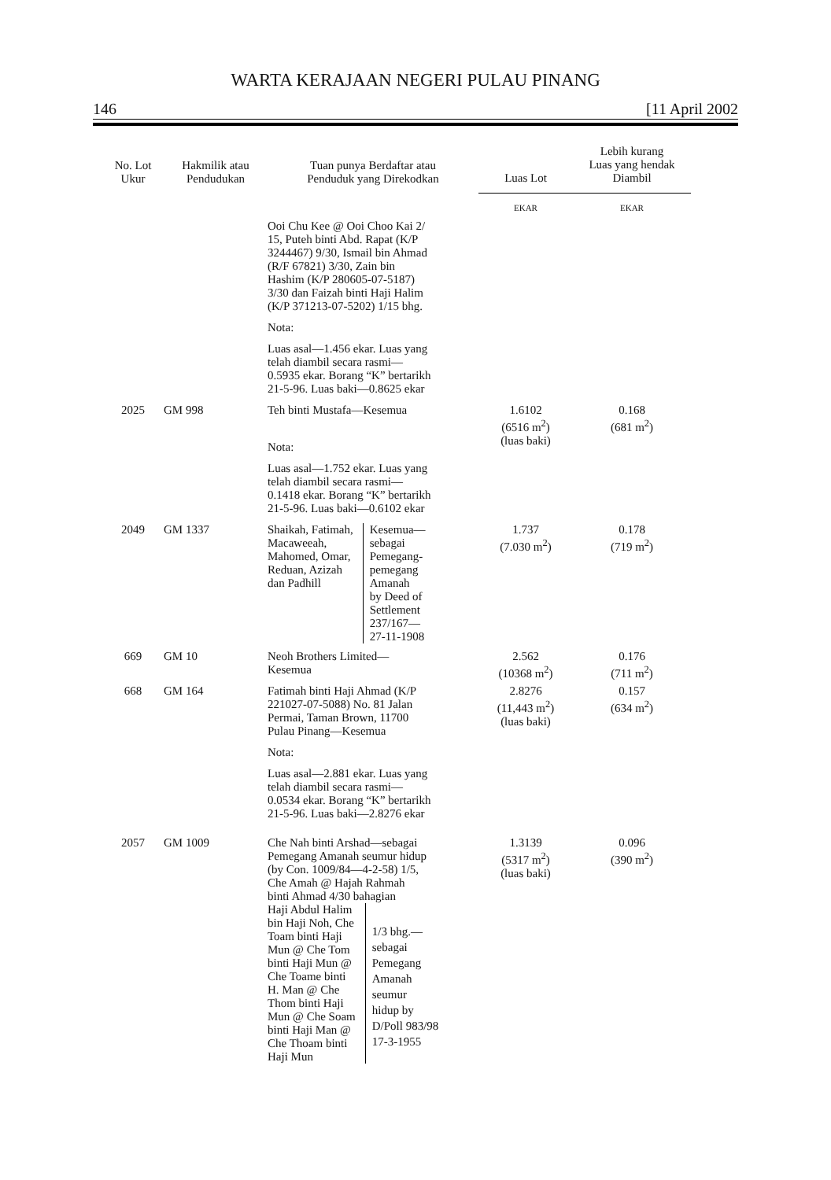WARTA KERAJAAN NEGERI PULAU PINANG
146 [11 April 2002
| No. Lot Ukur | Hakmilik atau Pendudukan | Tuan punya Berdaftar atau Penduduk yang Direkodkan | Luas Lot | Lebih kurang Luas yang hendak Diambil |
| --- | --- | --- | --- | --- |
| | | | EKAR | EKAR |
| | | Ooi Chu Kee @ Ooi Choo Kai 2/ 15, Puteh binti Abd. Rapat (K/P 3244467) 9/30, Ismail bin Ahmad (R/F 67821) 3/30, Zain bin Hashim (K/P 280605-07-5187) 3/30 dan Faizah binti Haji Halim (K/P 371213-07-5202) 1/15 bhg. Nota: Luas asal—1.456 ekar. Luas yang telah diambil secara rasmi— 0.5935 ekar. Borang “K” bertarikh 21-5-96. Luas baki—0.8625 ekar | | |
| 2025 | GM 998 | Teh binti Mustafa—Kesemua Nota: Luas asal—1.752 ekar. Luas yang telah diambil secara rasmi— 0.1418 ekar. Borang “K” bertarikh 21-5-96. Luas baki—0.6102 ekar | 1.6102 (6516 m<sup>2</sup>) (luas baki) | 0.168 (681 m<sup>2</sup>) |
| 2049 | GM 1337 | Shaikah, Fatimah, Macaweeah, Mahomed, Omar, Reduan, Azizah dan Padhill Kesemua— sebagai Pemegang- pemegang Amanah by Deed of Settlement 237/167— 27-11-1908 | 1.737 (7.030 m<sup>2</sup>) | 0.178 (719 m<sup>2</sup>) |
| 669 | GM 10 | Neoh Brothers Limited— Kesemua | 2.562 (10368 m<sup>2</sup>) | 0.176 (711 m<sup>2</sup>) |
| 668 | GM 164 | Fatimah binti Haji Ahmad (K/P 221027-07-5088) No. 81 Jalan Permai, Taman Brown, 11700 Pulau Pinang—Kesemua Nota: Luas asal—2.881 ekar. Luas yang telah diambil secara rasmi— 0.0534 ekar. Borang “K” bertarikh 21-5-96. Luas baki—2.8276 ekar | 2.8276 (11,443 m<sup>2</sup>) (luas baki) | 0.157 (634 m<sup>2</sup>) |
| 2057 | GM 1009 | Che Nah binti Arshad—sebagai Pemegang Amanah seumur hidup (by Con. 1009/84—4-2-58) 1/5, Che Amah @ Hajah Rahmah binti Ahmad 4/30 bahagian Haji Abdul Halim bin Haji Noh, Che Toam binti Haji Mun @ Che Tom binti Haji Mun @ Che Toame binti H. Man @ Che Thom binti Haji Mun @ Che Soam binti Haji Man @ Che Thoam binti Haji Mun 1/3 bhg.— sebagai Pemegang Amanah seumur hidup by D/Poll 983/98 17-3-1955 | 1.3139 (5317 m<sup>2</sup>) (luas baki) | 0.096 (390 m<sup>2</sup>) |